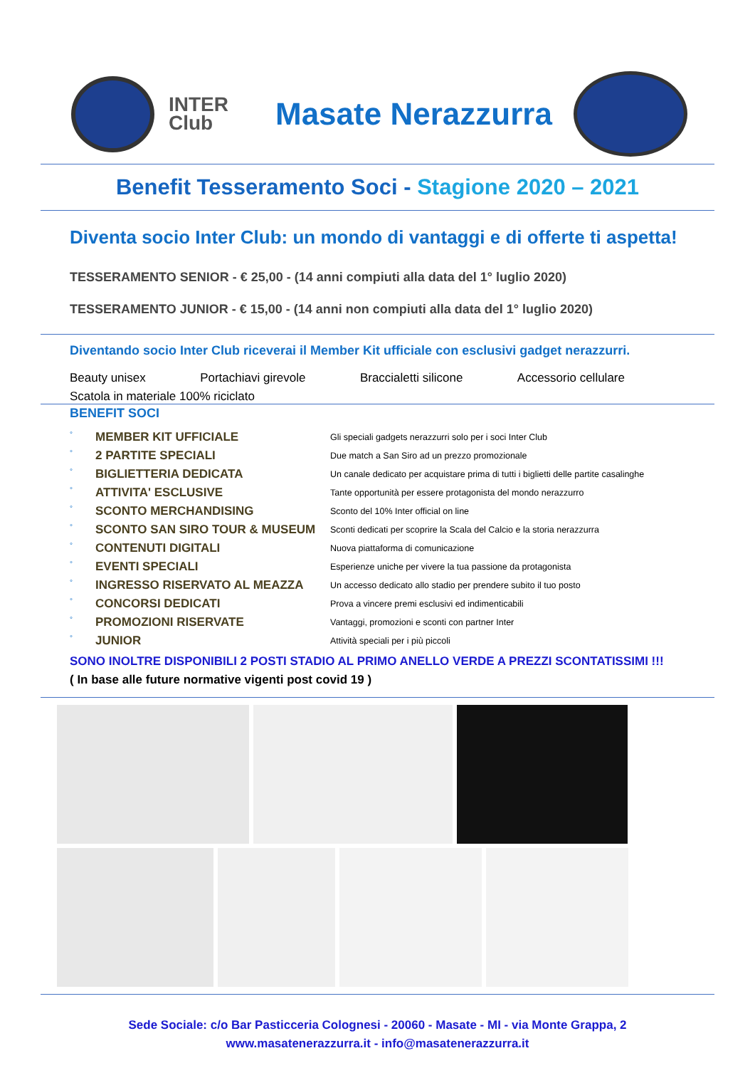INTER Club
Masate Nerazzurra
Benefit Tesseramento Soci - Stagione 2020 – 2021
Diventa socio Inter Club: un mondo di vantaggi e di offerte ti aspetta!
TESSERAMENTO SENIOR - € 25,00 - (14 anni compiuti alla data del 1° luglio 2020)
TESSERAMENTO JUNIOR - € 15,00 - (14 anni non compiuti alla data del 1° luglio 2020)
Diventando socio Inter Club riceverai il Member Kit ufficiale con esclusivi gadget nerazzurri.
Beauty unisex Portachiavi girevole Braccialetti silicone Accessorio cellulare
Scatola in materiale 100% riciclato
BENEFIT SOCI
| ° | MEMBER KIT UFFICIALE | Gli speciali gadgets nerazzurri solo per i soci Inter Club |
| ° | 2 PARTITE SPECIALI | Due match a San Siro ad un prezzo promozionale |
| ° | BIGLIETTERIA DEDICATA | Un canale dedicato per acquistare prima di tutti i biglietti delle partite casalinghe |
| ° | ATTIVITA' ESCLUSIVE | Tante opportunità per essere protagonista del mondo nerazzurro |
| ° | SCONTO MERCHANDISING | Sconto del 10% Inter official on line |
| ° | SCONTO SAN SIRO TOUR & MUSEUM | Sconti dedicati per scoprire la Scala del Calcio e la storia nerazzurra |
| ° | CONTENUTI DIGITALI | Nuova piattaforma di comunicazione |
| ° | EVENTI SPECIALI | Esperienze uniche per vivere la tua passione da protagonista |
| ° | INGRESSO RISERVATO AL MEAZZA | Un accesso dedicato allo stadio per prendere subito il tuo posto |
| ° | CONCORSI DEDICATI | Prova a vincere premi esclusivi ed indimenticabili |
| ° | PROMOZIONI RISERVATE | Vantaggi, promozioni e sconti con partner Inter |
| ° | JUNIOR | Attività speciali per i più piccoli |
SONO INOLTRE DISPONIBILI 2 POSTI STADIO AL PRIMO ANELLO VERDE A PREZZI SCONTATISSIMI !!!
( In base alle future normative vigenti post covid 19 )
Sede Sociale: c/o Bar Pasticceria Colognesi - 20060 - Masate - MI - via Monte Grappa, 2
www.masatenerazzurra.it - info@masatenerazzurra.it